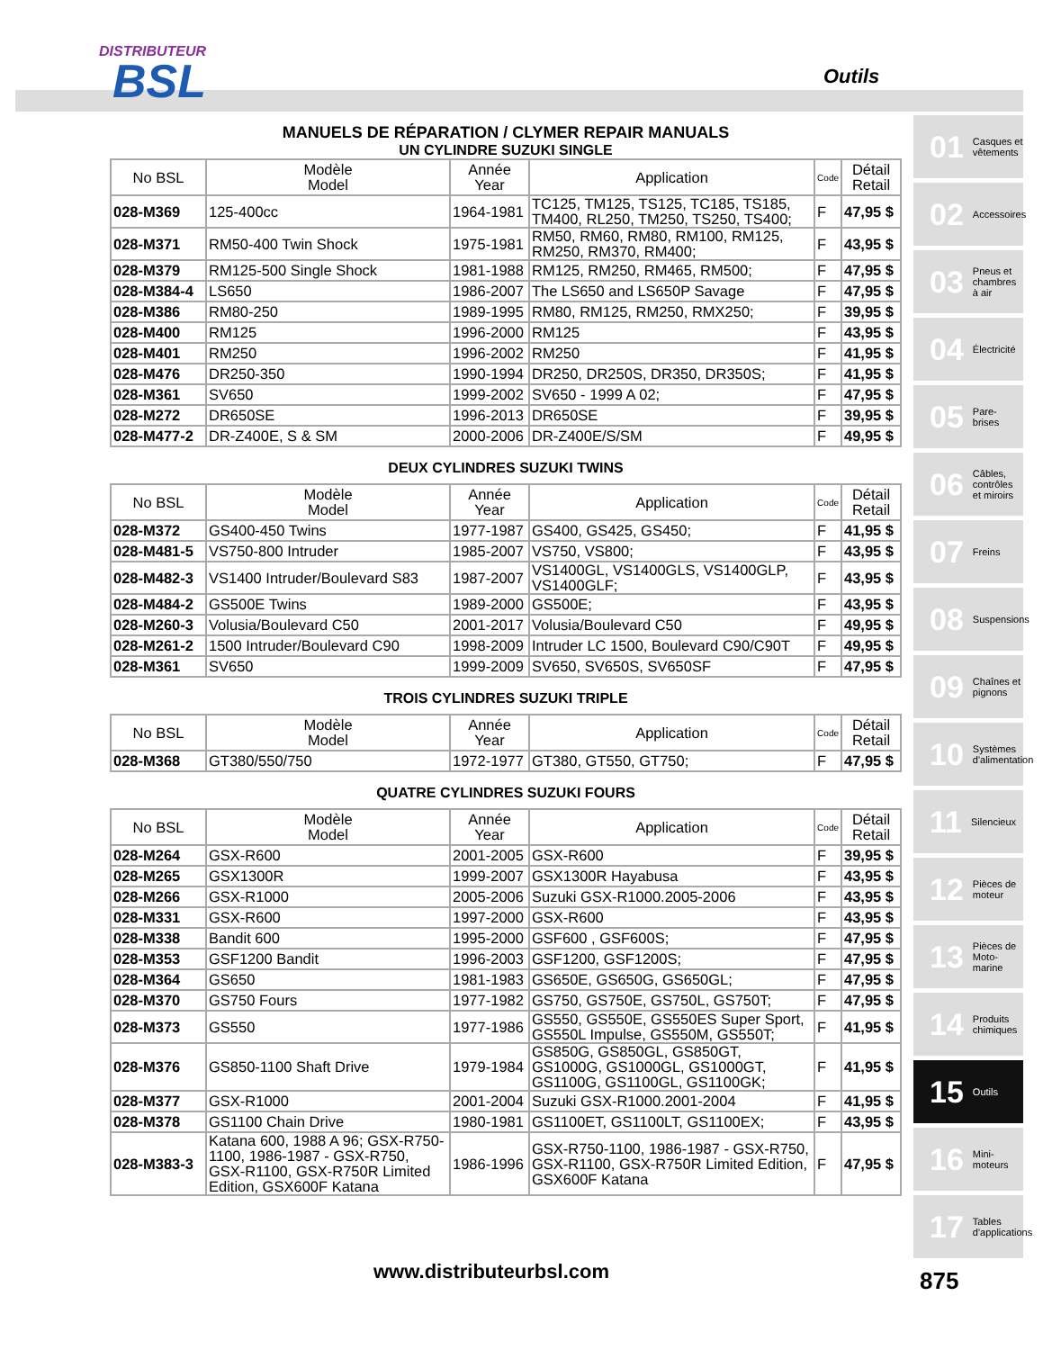DISTRIBUTEUR
BSL
Outils
MANUELS DE RÉPARATION / CLYMER REPAIR MANUALS
UN CYLINDRE SUZUKI SINGLE
| No BSL | Modèle Model | Année Year | Application | Code | Détail Retail |
| --- | --- | --- | --- | --- | --- |
| 028-M369 | 125-400cc | 1964-1981 | TC125, TM125, TS125, TC185, TS185, TM400, RL250, TM250, TS250, TS400; | F | 47,95 $ |
| 028-M371 | RM50-400 Twin Shock | 1975-1981 | RM50, RM60, RM80, RM100, RM125, RM250, RM370, RM400; | F | 43,95 $ |
| 028-M379 | RM125-500 Single Shock | 1981-1988 | RM125, RM250, RM465, RM500; | F | 47,95 $ |
| 028-M384-4 | LS650 | 1986-2007 | The LS650 and LS650P Savage | F | 47,95 $ |
| 028-M386 | RM80-250 | 1989-1995 | RM80, RM125, RM250, RMX250; | F | 39,95 $ |
| 028-M400 | RM125 | 1996-2000 | RM125 | F | 43,95 $ |
| 028-M401 | RM250 | 1996-2002 | RM250 | F | 41,95 $ |
| 028-M476 | DR250-350 | 1990-1994 | DR250, DR250S, DR350, DR350S; | F | 41,95 $ |
| 028-M361 | SV650 | 1999-2002 | SV650 - 1999 A 02; | F | 47,95 $ |
| 028-M272 | DR650SE | 1996-2013 | DR650SE | F | 39,95 $ |
| 028-M477-2 | DR-Z400E, S & SM | 2000-2006 | DR-Z400E/S/SM | F | 49,95 $ |
DEUX CYLINDRES SUZUKI TWINS
| No BSL | Modèle Model | Année Year | Application | Code | Détail Retail |
| --- | --- | --- | --- | --- | --- |
| 028-M372 | GS400-450 Twins | 1977-1987 | GS400, GS425, GS450; | F | 41,95 $ |
| 028-M481-5 | VS750-800 Intruder | 1985-2007 | VS750, VS800; | F | 43,95 $ |
| 028-M482-3 | VS1400 Intruder/Boulevard S83 | 1987-2007 | VS1400GL, VS1400GLS, VS1400GLP, VS1400GLF; | F | 43,95 $ |
| 028-M484-2 | GS500E Twins | 1989-2000 | GS500E; | F | 43,95 $ |
| 028-M260-3 | Volusia/Boulevard C50 | 2001-2017 | Volusia/Boulevard C50 | F | 49,95 $ |
| 028-M261-2 | 1500 Intruder/Boulevard C90 | 1998-2009 | Intruder LC 1500, Boulevard C90/C90T | F | 49,95 $ |
| 028-M361 | SV650 | 1999-2009 | SV650, SV650S, SV650SF | F | 47,95 $ |
TROIS CYLINDRES SUZUKI TRIPLE
| No BSL | Modèle Model | Année Year | Application | Code | Détail Retail |
| --- | --- | --- | --- | --- | --- |
| 028-M368 | GT380/550/750 | 1972-1977 | GT380, GT550, GT750; | F | 47,95 $ |
QUATRE CYLINDRES SUZUKI FOURS
| No BSL | Modèle Model | Année Year | Application | Code | Détail Retail |
| --- | --- | --- | --- | --- | --- |
| 028-M264 | GSX-R600 | 2001-2005 | GSX-R600 | F | 39,95 $ |
| 028-M265 | GSX1300R | 1999-2007 | GSX1300R Hayabusa | F | 43,95 $ |
| 028-M266 | GSX-R1000 | 2005-2006 | Suzuki GSX-R1000.2005-2006 | F | 43,95 $ |
| 028-M331 | GSX-R600 | 1997-2000 | GSX-R600 | F | 43,95 $ |
| 028-M338 | Bandit 600 | 1995-2000 | GSF600 , GSF600S; | F | 47,95 $ |
| 028-M353 | GSF1200 Bandit | 1996-2003 | GSF1200, GSF1200S; | F | 47,95 $ |
| 028-M364 | GS650 | 1981-1983 | GS650E, GS650G, GS650GL; | F | 47,95 $ |
| 028-M370 | GS750 Fours | 1977-1982 | GS750, GS750E, GS750L, GS750T; | F | 47,95 $ |
| 028-M373 | GS550 | 1977-1986 | GS550, GS550E, GS550ES Super Sport, GS550L Impulse, GS550M, GS550T; | F | 41,95 $ |
| 028-M376 | GS850-1100 Shaft Drive | 1979-1984 | GS850G, GS850GL, GS850GT, GS1000G, GS1000GL, GS1000GT, GS1100G, GS1100GL, GS1100GK; | F | 41,95 $ |
| 028-M377 | GSX-R1000 | 2001-2004 | Suzuki GSX-R1000.2001-2004 | F | 41,95 $ |
| 028-M378 | GS1100 Chain Drive | 1980-1981 | GS1100ET, GS1100LT, GS1100EX; | F | 43,95 $ |
| 028-M383-3 | Katana 600, 1988 A 96; GSX-R750-1100, 1986-1987 - GSX-R750, GSX-R1100, GSX-R750R Limited Edition, GSX600F Katana | 1986-1996 | GSX-R750-1100, 1986-1987 - GSX-R750, GSX-R1100, GSX-R750R Limited Edition, GSX600F Katana | F | 47,95 $ |
01 Casques et vêtements
02 Accessoires
03 Pneus et chambres à air
04 Électricité
05 Pare-brises
06 Câbles, contrôles et miroirs
07 Freins
08 Suspensions
09 Chaînes et pignons
10 Systèmes d'alimentation
11 Silencieux
12 Pièces de moteur
13 Pièces de Moto-marine
14 Produits chimiques
15 Outils
16 Mini-moteurs
17 Tables d'applications
www.distributeurbsl.com 875